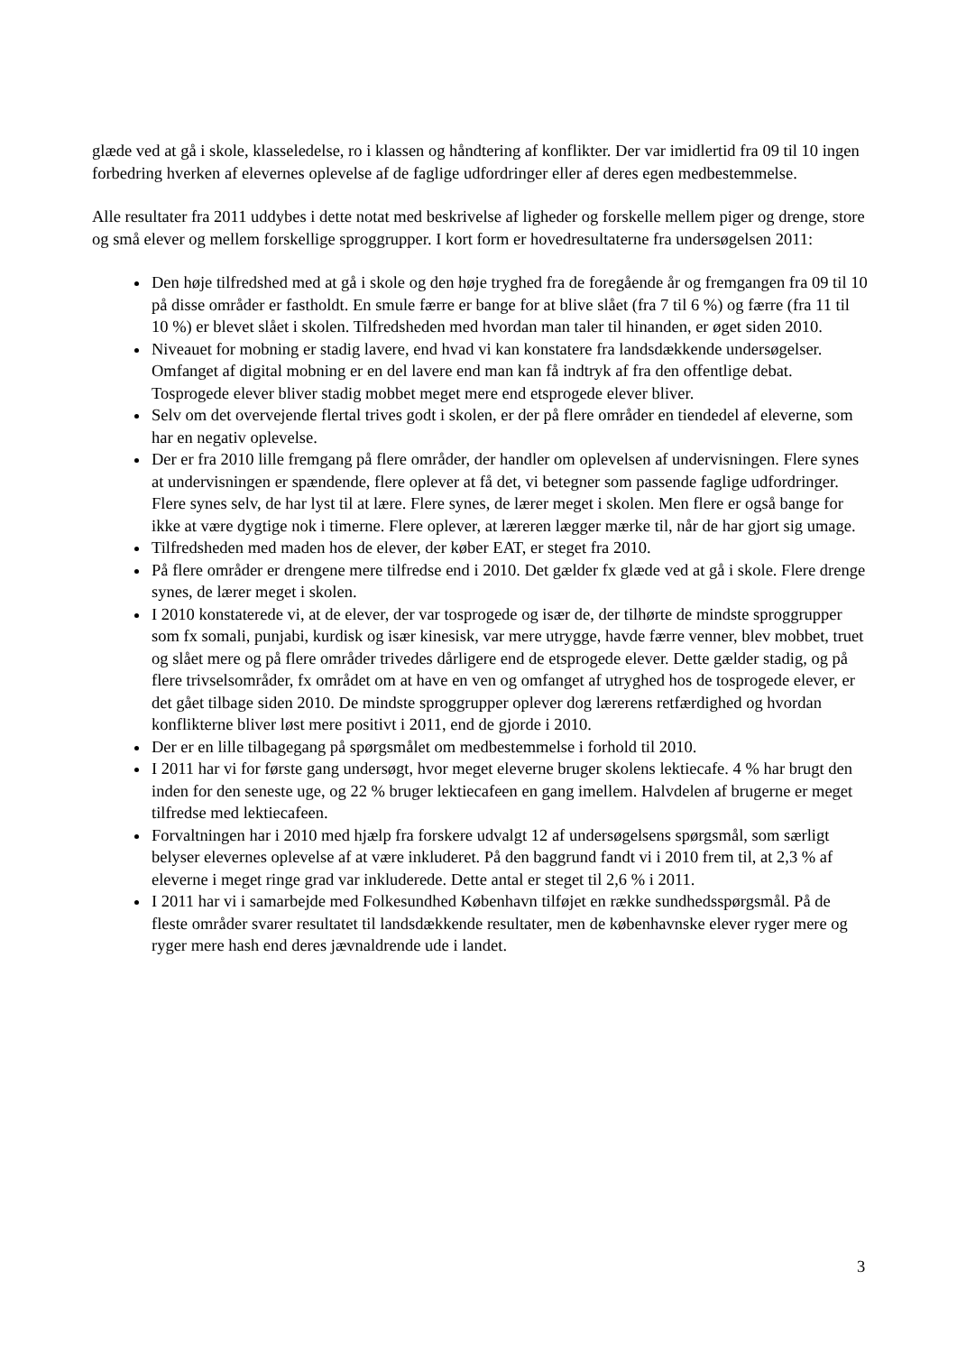glæde ved at gå i skole, klasseledelse, ro i klassen og håndtering af konflikter. Der var imidlertid fra 09 til 10 ingen forbedring hverken af elevernes oplevelse af de faglige udfordringer eller af deres egen medbestemmelse.
Alle resultater fra 2011 uddybes i dette notat med beskrivelse af ligheder og forskelle mellem piger og drenge, store og små elever og mellem forskellige sproggrupper. I kort form er hovedresultaterne fra undersøgelsen 2011:
Den høje tilfredshed med at gå i skole og den høje tryghed fra de foregående år og fremgangen fra 09 til 10 på disse områder er fastholdt. En smule færre er bange for at blive slået (fra 7 til 6 %) og færre (fra 11 til 10 %) er blevet slået i skolen. Tilfredsheden med hvordan man taler til hinanden, er øget siden 2010.
Niveauet for mobning er stadig lavere, end hvad vi kan konstatere fra landsdækkende undersøgelser. Omfanget af digital mobning er en del lavere end man kan få indtryk af fra den offentlige debat. Tosprogede elever bliver stadig mobbet meget mere end etsprogede elever bliver.
Selv om det overvejende flertal trives godt i skolen, er der på flere områder en tiendedel af eleverne, som har en negativ oplevelse.
Der er fra 2010 lille fremgang på flere områder, der handler om oplevelsen af undervisningen. Flere synes at undervisningen er spændende, flere oplever at få det, vi betegner som passende faglige udfordringer. Flere synes selv, de har lyst til at lære. Flere synes, de lærer meget i skolen. Men flere er også bange for ikke at være dygtige nok i timerne. Flere oplever, at læreren lægger mærke til, når de har gjort sig umage.
Tilfredsheden med maden hos de elever, der køber EAT, er steget fra 2010.
På flere områder er drengene mere tilfredse end i 2010. Det gælder fx glæde ved at gå i skole. Flere drenge synes, de lærer meget i skolen.
I 2010 konstaterede vi, at de elever, der var tosprogede og især de, der tilhørte de mindste sproggrupper som fx somali, punjabi, kurdisk og især kinesisk, var mere utrygge, havde færre venner, blev mobbet, truet og slået mere og på flere områder trivedes dårligere end de etsprogede elever. Dette gælder stadig, og på flere trivselsområder, fx området om at have en ven og omfanget af utryghed hos de tosprogede elever, er det gået tilbage siden 2010. De mindste sproggrupper oplever dog lærerens retfærdighed og hvordan konflikterne bliver løst mere positivt i 2011, end de gjorde i 2010.
Der er en lille tilbagegang på spørgsmålet om medbestemmelse i forhold til 2010.
I 2011 har vi for første gang undersøgt, hvor meget eleverne bruger skolens lektiecafe. 4 % har brugt den inden for den seneste uge, og 22 % bruger lektiecafeen en gang imellem. Halvdelen af brugerne er meget tilfredse med lektiecafeen.
Forvaltningen har i 2010 med hjælp fra forskere udvalgt 12 af undersøgelsens spørgsmål, som særligt belyser elevernes oplevelse af at være inkluderet. På den baggrund fandt vi i 2010 frem til, at 2,3 % af eleverne i meget ringe grad var inkluderede. Dette antal er steget til 2,6 % i 2011.
I 2011 har vi i samarbejde med Folkesundhed København tilføjet en række sundhedsspørgsmål. På de fleste områder svarer resultatet til landsdækkende resultater, men de københavnske elever ryger mere og ryger mere hash end deres jævnaldrende ude i landet.
3